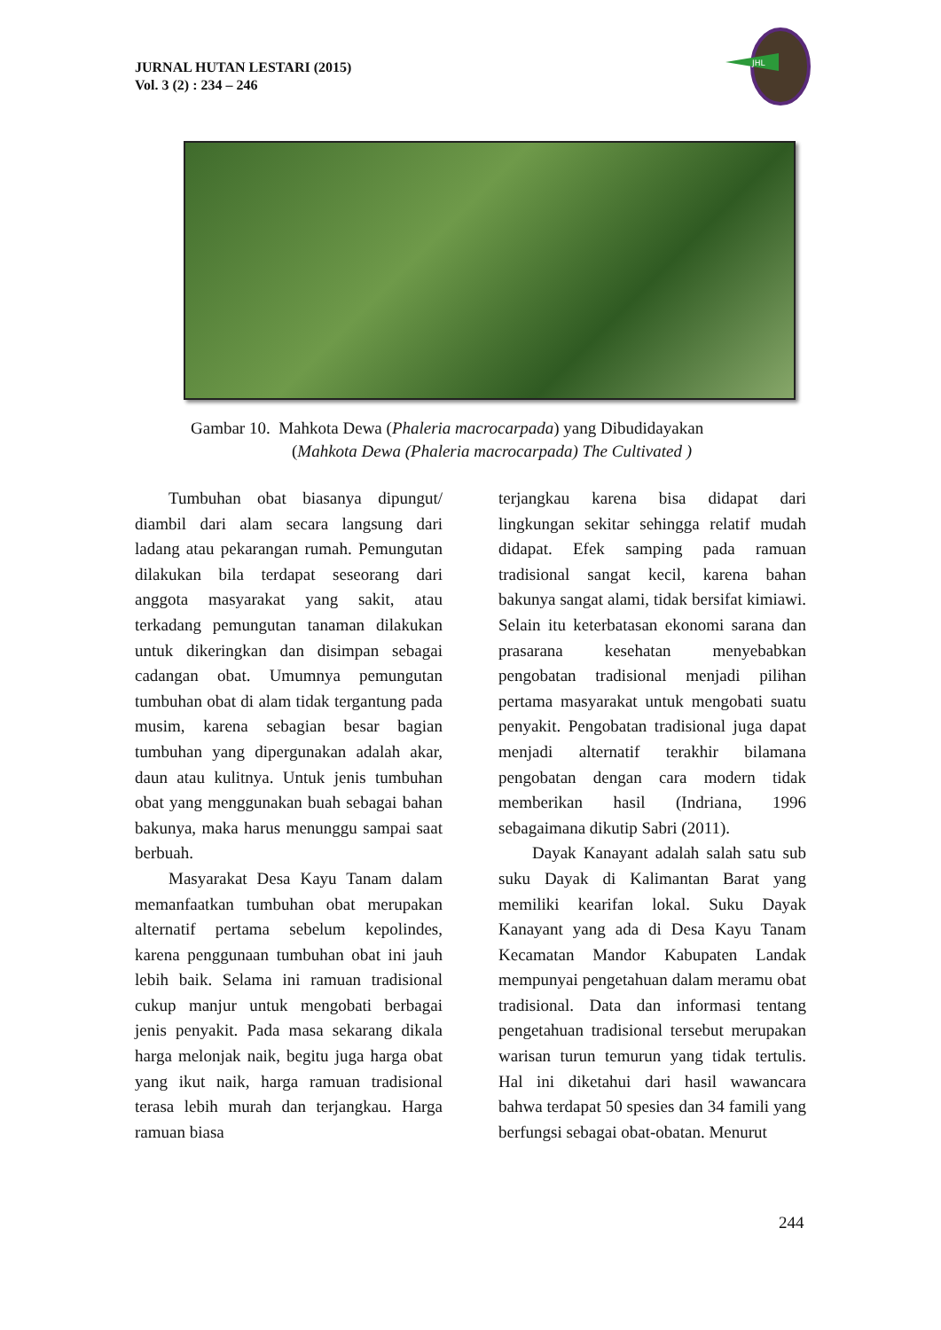JURNAL HUTAN LESTARI (2015)
Vol. 3 (2) : 234 – 246
JHL
Gambar 10. Mahkota Dewa (Phaleria macrocarpada) yang Dibudidayakan
(Mahkota Dewa (Phaleria macrocarpada) The Cultivated )
Tumbuhan obat biasanya dipungut/ diambil dari alam secara langsung dari ladang atau pekarangan rumah. Pemungutan dilakukan bila terdapat seseorang dari anggota masyarakat yang sakit, atau terkadang pemungutan tanaman dilakukan untuk dikeringkan dan disimpan sebagai cadangan obat. Umumnya pemungutan tumbuhan obat di alam tidak tergantung pada musim, karena sebagian besar bagian tumbuhan yang dipergunakan adalah akar, daun atau kulitnya. Untuk jenis tumbuhan obat yang menggunakan buah sebagai bahan bakunya, maka harus menunggu sampai saat berbuah.
Masyarakat Desa Kayu Tanam dalam memanfaatkan tumbuhan obat merupakan alternatif pertama sebelum kepolindes, karena penggunaan tumbuhan obat ini jauh lebih baik. Selama ini ramuan tradisional cukup manjur untuk mengobati berbagai jenis penyakit. Pada masa sekarang dikala harga melonjak naik, begitu juga harga obat yang ikut naik, harga ramuan tradisional terasa lebih murah dan terjangkau. Harga ramuan biasa
terjangkau karena bisa didapat dari lingkungan sekitar sehingga relatif mudah didapat. Efek samping pada ramuan tradisional sangat kecil, karena bahan bakunya sangat alami, tidak bersifat kimiawi. Selain itu keterbatasan ekonomi sarana dan prasarana kesehatan menyebabkan pengobatan tradisional menjadi pilihan pertama masyarakat untuk mengobati suatu penyakit. Pengobatan tradisional juga dapat menjadi alternatif terakhir bilamana pengobatan dengan cara modern tidak memberikan hasil (Indriana, 1996 sebagaimana dikutip Sabri (2011).
Dayak Kanayant adalah salah satu sub suku Dayak di Kalimantan Barat yang memiliki kearifan lokal. Suku Dayak Kanayant yang ada di Desa Kayu Tanam Kecamatan Mandor Kabupaten Landak mempunyai pengetahuan dalam meramu obat tradisional. Data dan informasi tentang pengetahuan tradisional tersebut merupakan warisan turun temurun yang tidak tertulis. Hal ini diketahui dari hasil wawancara bahwa terdapat 50 spesies dan 34 famili yang berfungsi sebagai obat-obatan. Menurut
244